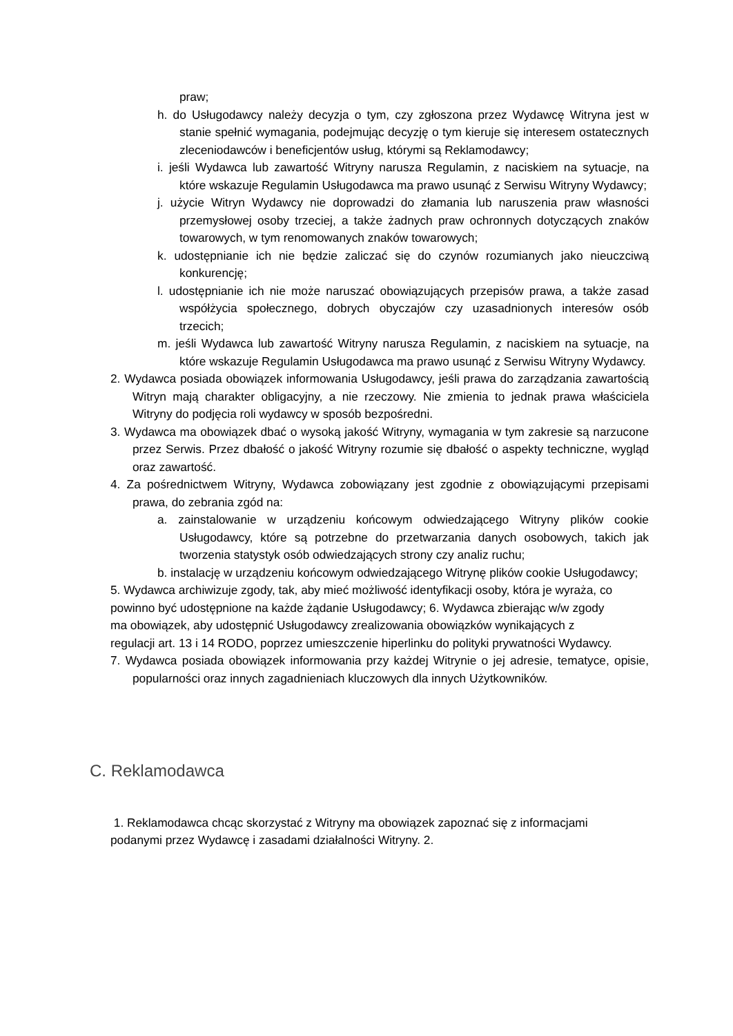praw;
h. do Usługodawcy należy decyzja o tym, czy zgłoszona przez Wydawcę Witryna jest w stanie spełnić wymagania, podejmując decyzję o tym kieruje się interesem ostatecznych zleceniodawców i beneficjentów usług, którymi są Reklamodawcy;
i. jeśli Wydawca lub zawartość Witryny narusza Regulamin, z naciskiem na sytuacje, na które wskazuje Regulamin Usługodawca ma prawo usunąć z Serwisu Witryny Wydawcy;
j. użycie Witryn Wydawcy nie doprowadzi do złamania lub naruszenia praw własności przemysłowej osoby trzeciej, a także żadnych praw ochronnych dotyczących znaków towarowych, w tym renomowanych znaków towarowych;
k. udostępnianie ich nie będzie zaliczać się do czynów rozumianych jako nieuczciwą konkurencję;
l. udostępnianie ich nie może naruszać obowiązujących przepisów prawa, a także zasad współżycia społecznego, dobrych obyczajów czy uzasadnionych interesów osób trzecich;
m. jeśli Wydawca lub zawartość Witryny narusza Regulamin, z naciskiem na sytuacje, na które wskazuje Regulamin Usługodawca ma prawo usunąć z Serwisu Witryny Wydawcy.
2. Wydawca posiada obowiązek informowania Usługodawcy, jeśli prawa do zarządzania zawartością Witryn mają charakter obligacyjny, a nie rzeczowy. Nie zmienia to jednak prawa właściciela Witryny do podjęcia roli wydawcy w sposób bezpośredni.
3. Wydawca ma obowiązek dbać o wysoką jakość Witryny, wymagania w tym zakresie są narzucone przez Serwis. Przez dbałość o jakość Witryny rozumie się dbałość o aspekty techniczne, wygląd oraz zawartość.
4. Za pośrednictwem Witryny, Wydawca zobowiązany jest zgodnie z obowiązującymi przepisami prawa, do zebrania zgód na:
a. zainstalowanie w urządzeniu końcowym odwiedzającego Witryny plików cookie Usługodawcy, które są potrzebne do przetwarzania danych osobowych, takich jak tworzenia statystyk osób odwiedzających strony czy analiz ruchu;
b. instalację w urządzeniu końcowym odwiedzającego Witrynę plików cookie Usługodawcy;
5. Wydawca archiwizuje zgody, tak, aby mieć możliwość identyfikacji osoby, która je wyraża, co powinno być udostępnione na każde żądanie Usługodawcy; 6. Wydawca zbierając w/w zgody ma obowiązek, aby udostępnić Usługodawcy zrealizowania obowiązków wynikających z regulacji art. 13 i 14 RODO, poprzez umieszczenie hiperlinku do polityki prywatności Wydawcy.
7. Wydawca posiada obowiązek informowania przy każdej Witrynie o jej adresie, tematyce, opisie, popularności oraz innych zagadnieniach kluczowych dla innych Użytkowników.
C. Reklamodawca
1. Reklamodawca chcąc skorzystać z Witryny ma obowiązek zapoznać się z informacjami podanymi przez Wydawcę i zasadami działalności Witryny. 2.